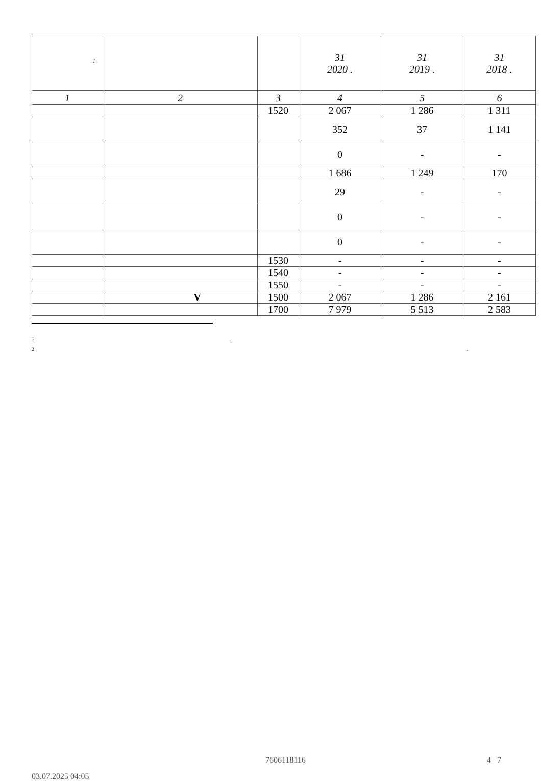| <sup>1</sup> | | | 31 2020 . | 31 2019 . | 31 2018 . |
| 1 | 2 | 3 | 4 | 5 | 6 |
| | | 1520 | 2 067 | 1 286 | 1 311 |
| | | | 352 | 37 | 1 141 |
| | | | 0 | - | - |
| | | | 1 686 | 1 249 | 170 |
| | | | 29 | - | - |
| | | | 0 | - | - |
| | | | 0 | - | - |
| | | 1530 | - | - | - |
| | | 1540 | - | - | - |
| | | 1550 | - | - | - |
| | V | 1500 | 2 067 | 1 286 | 2 161 |
| | | 1700 | 7 979 | 5 513 | 2 583 |
1 .
2 .
7606118116 4 7
03.07.2025 04:05